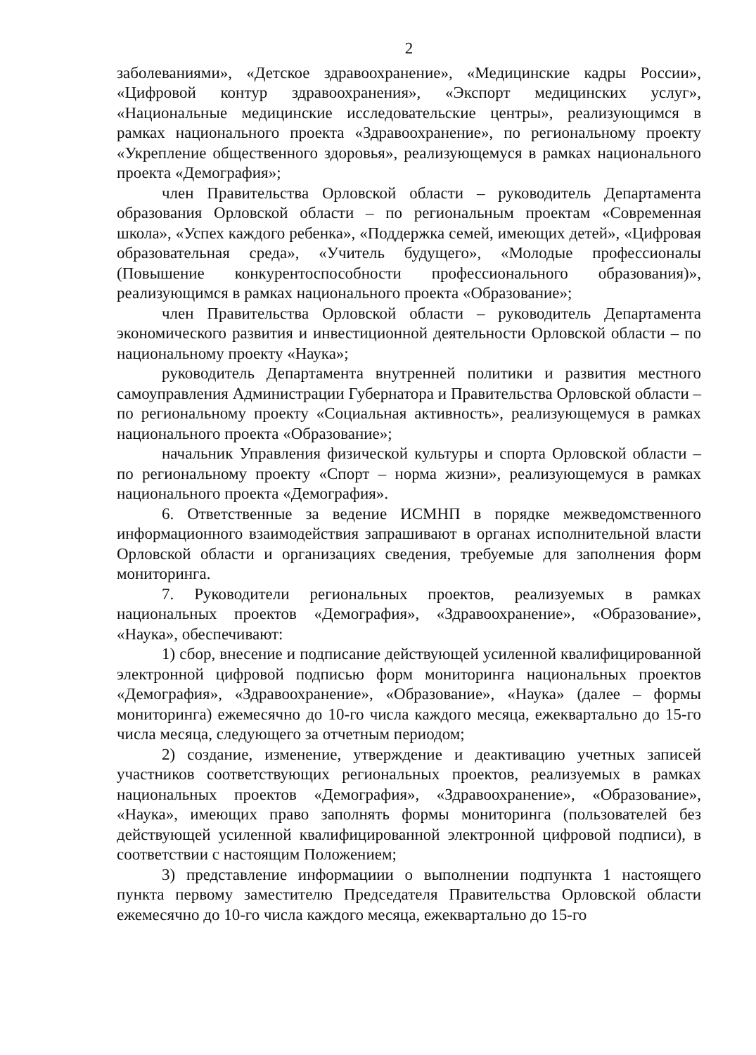2
заболеваниями», «Детское здравоохранение», «Медицинские кадры России», «Цифровой контур здравоохранения», «Экспорт медицинских услуг», «Национальные медицинские исследовательские центры», реализующимся в рамках национального проекта «Здравоохранение», по региональному проекту «Укрепление общественного здоровья», реализующемуся в рамках национального проекта «Демография»;
член Правительства Орловской области – руководитель Департамента образования Орловской области – по региональным проектам «Современная школа», «Успех каждого ребенка», «Поддержка семей, имеющих детей», «Цифровая образовательная среда», «Учитель будущего», «Молодые профессионалы (Повышение конкурентоспособности профессионального образования)», реализующимся в рамках национального проекта «Образование»;
член Правительства Орловской области – руководитель Департамента экономического развития и инвестиционной деятельности Орловской области – по национальному проекту «Наука»;
руководитель Департамента внутренней политики и развития местного самоуправления Администрации Губернатора и Правительства Орловской области – по региональному проекту «Социальная активность», реализующемуся в рамках национального проекта «Образование»;
начальник Управления физической культуры и спорта Орловской области – по региональному проекту «Спорт – норма жизни», реализующемуся в рамках национального проекта «Демография».
6. Ответственные за ведение ИСМНП в порядке межведомственного информационного взаимодействия запрашивают в органах исполнительной власти Орловской области и организациях сведения, требуемые для заполнения форм мониторинга.
7. Руководители региональных проектов, реализуемых в рамках национальных проектов «Демография», «Здравоохранение», «Образование», «Наука», обеспечивают:
1) сбор, внесение и подписание действующей усиленной квалифицированной электронной цифровой подписью форм мониторинга национальных проектов «Демография», «Здравоохранение», «Образование», «Наука» (далее – формы мониторинга) ежемесячно до 10-го числа каждого месяца, ежеквартально до 15-го числа месяца, следующего за отчетным периодом;
2) создание, изменение, утверждение и деактивацию учетных записей участников соответствующих региональных проектов, реализуемых в рамках национальных проектов «Демография», «Здравоохранение», «Образование», «Наука», имеющих право заполнять формы мониторинга (пользователей без действующей усиленной квалифицированной электронной цифровой подписи), в соответствии с настоящим Положением;
3) представление информациии о выполнении подпункта 1 настоящего пункта первому заместителю Председателя Правительства Орловской области ежемесячно до 10-го числа каждого месяца, ежеквартально до 15-го